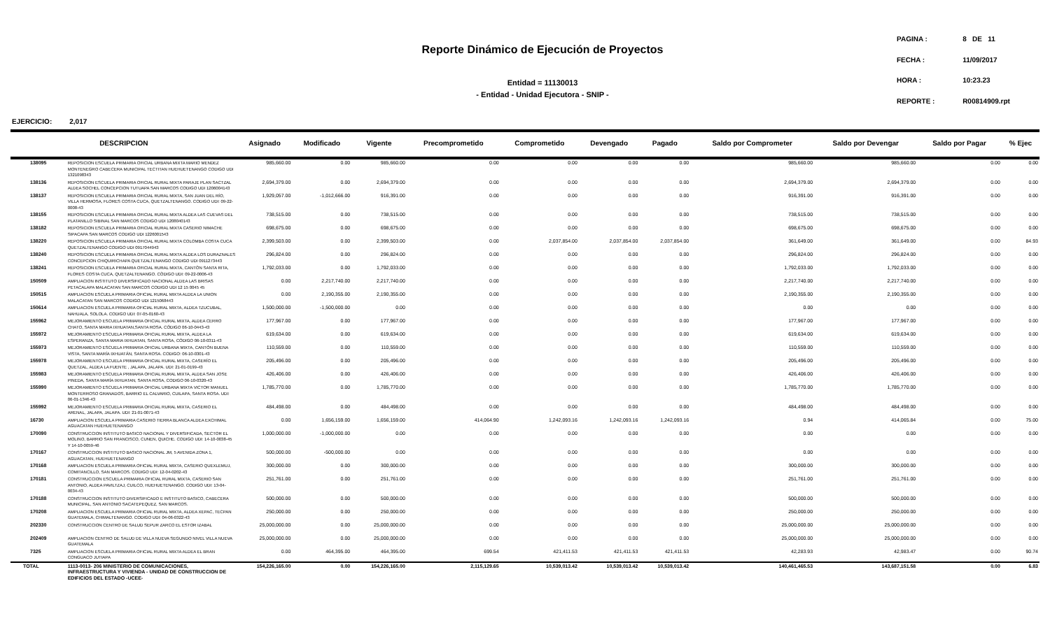Reporte Dinámico de Ejecución de Proyectos
Entidad = 11130013
- Entidad - Unidad Ejecutora - SNIP -
| PAGINA : | 8 DE 11 |
| FECHA : | 11/09/2017 |
| HORA : | 10:23.23 |
| REPORTE : | R00814909.rpt |
EJERCICIO: 2,017
| DESCRIPCION | | Asignado | Modificado | Vigente | Precomprometido | Comprometido | Devengado | Pagado | Saldo por Comprometer | Saldo por Devengar | Saldo por Pagar | % Ejec |
| --- | --- | --- | --- | --- | --- | --- | --- | --- | --- | --- | --- | --- |
| 138095 | REPOSICION ESCUELA PRIMARIA OFICIAL URBANA MIXTA MARIO MENDEZ MONTENEGRO CABECERA MUNICIPAL TECTITAN HUEHUETENANGO CODIGO UDI 1321098343 | 985,660.00 | 0.00 | 985,660.00 | 0.00 | 0.00 | 0.00 | 0.00 | 985,660.00 | 985,660.00 | 0.00 | 0.00 |
| 138136 | REPOSICION ESCUELA PRIMARIA OFICIAL RURAL MIXTA PARAJE PLAN SACTZAL ALDEA SOCHEL CONCEPCION TUTUAPA SAN MARCOS CODIGO UDI 1206004143 | 2,694,379.00 | 0.00 | 2,694,379.00 | 0.00 | 0.00 | 0.00 | 0.00 | 2,694,379.00 | 2,694,379.00 | 0.00 | 0.00 |
| 138137 | REPOSICION ESCUELA PRIMARIA OFICIAL RURAL MIXTA, SAN JUAN DEL RÍO, VILLA HERMOSA, FLORES COSTA CUCA, QUETZALTENANGO. CODIGO UDI: 09-22-0008-43 | 1,929,057.00 | -1,012,666.00 | 916,391.00 | 0.00 | 0.00 | 0.00 | 0.00 | 916,391.00 | 916,391.00 | 0.00 | 0.00 |
| 138155 | REPOSICION ESCUELA PRIMARIA OFICIAL RURAL MIXTA ALDEA LAS CUEVAS DEL PLATANILLO SIBINAL SAN MARCOS CODIGO UDI 1208040143 | 738,515.00 | 0.00 | 738,515.00 | 0.00 | 0.00 | 0.00 | 0.00 | 738,515.00 | 738,515.00 | 0.00 | 0.00 |
| 138182 | REPOSICION ESCUELA PRIMARIA OFICIAL RURAL MIXTA CASERIO NIMACHE SIPACAPA SAN MARCOS CODIGO UDI 1226001543 | 698,675.00 | 0.00 | 698,675.00 | 0.00 | 0.00 | 0.00 | 0.00 | 698,675.00 | 698,675.00 | 0.00 | 0.00 |
| 138220 | REPOSICION ESCUELA PRIMARIA OFICIAL RURAL MIXTA COLOMBA COSTA CUCA QUETZALTENANGO CODIGO UDI 0917044943 | 2,399,503.00 | 0.00 | 2,399,503.00 | 0.00 | 2,037,854.00 | 2,037,854.00 | 2,037,854.00 | 361,649.00 | 361,649.00 | 0.00 | 84.93 |
| 138240 | REPOSICION ESCUELA PRIMARIA OFICIAL RURAL MIXTA ALDEA LOS DURAZNALES CONCEPCION CHIQUIRICHAPA QUETZALTENANGO CODIGO UDI 0911273443 | 296,824.00 | 0.00 | 296,824.00 | 0.00 | 0.00 | 0.00 | 0.00 | 296,824.00 | 296,824.00 | 0.00 | 0.00 |
| 138241 | REPOSICION ESCUELA PRIMARIA OFICIAL RURAL MIXTA, CANTÒN SANTA RITA, FLORES COSTA CUCA, QUETZALTENANGO. CÒDIGO UDI: 09-22-0006-43 | 1,792,033.00 | 0.00 | 1,792,033.00 | 0.00 | 0.00 | 0.00 | 0.00 | 1,792,033.00 | 1,792,033.00 | 0.00 | 0.00 |
| 150509 | AMPLIACION INSTITUTO DIVERSIFICADO NACIONAL ALDEA LAS BRISAS PETACALAPA MALACATAN SAN MARCOS CODIGO UDI 12 15 0045 45 | 0.00 | 2,217,740.00 | 2,217,740.00 | 0.00 | 0.00 | 0.00 | 0.00 | 2,217,740.00 | 2,217,740.00 | 0.00 | 0.00 |
| 150515 | AMPLIACION ESCUELA PRIMARIA OFICIAL RURAL MIXTA ALDEA LA UNION MALACATAN SAN MARCOS CODIGO UDI 1215068443 | 0.00 | 2,190,355.00 | 2,190,355.00 | 0.00 | 0.00 | 0.00 | 0.00 | 2,190,355.00 | 2,190,355.00 | 0.00 | 0.00 |
| 150614 | AMPLIACION ESCUELA PRIMARIA OFICIAL RURAL MIXTA, ALDEA TZUCUBAL, NAHUALA, SOLOLA. CODIGO UDI: 07-05-0160-43 | 1,500,000.00 | -1,500,000.00 | 0.00 | 0.00 | 0.00 | 0.00 | 0.00 | 0.00 | 0.00 | 0.00 | 0.00 |
| 155962 | MEJORAMIENTO ESCUELA PRIMARIA OFICIAL RURAL MIXTA, ALDEA CERRO CHATO, SANTA MARIA IXHUATAN,SANTA ROSA. CÓDIGO 06-10-0443-43 | 177,967.00 | 0.00 | 177,967.00 | 0.00 | 0.00 | 0.00 | 0.00 | 177,967.00 | 177,967.00 | 0.00 | 0.00 |
| 155972 | MEJORAMIENTO ESCUELA PRIMARIA OFICIAL RURAL MIXTA, ALDEA LA ESPERANZA, SANTA MARIA IXHUATAN, SANTA ROSA, CÓDIGO 06-10-0311-43 | 619,634.00 | 0.00 | 619,634.00 | 0.00 | 0.00 | 0.00 | 0.00 | 619,634.00 | 619,634.00 | 0.00 | 0.00 |
| 155973 | MEJORAMIENTO ESCUELA PRIMARIA OFICIAL URBANA MIXTA, CANTÓN BUENA VISTA, SANTA MARÍA IXHUATÁN, SANTA ROSA. CODIGO: 06-10-0301-43 | 110,559.00 | 0.00 | 110,559.00 | 0.00 | 0.00 | 0.00 | 0.00 | 110,559.00 | 110,559.00 | 0.00 | 0.00 |
| 155978 | MEJORAMIENTO ESCUELA PRIMARIA OFICIAL RURAL MIXTA, CASERÍO EL QUETZAL, ALDEA LA FUENTE , JALAPA, JALAPA. UDI: 21-01-0199-43 | 205,496.00 | 0.00 | 205,496.00 | 0.00 | 0.00 | 0.00 | 0.00 | 205,496.00 | 205,496.00 | 0.00 | 0.00 |
| 155983 | MEJORAMIENTO ESCUELA PRIMARIA OFICIAL RURAL MIXTA, ALDEA SAN JOSE PINEDA, SANTA MARÍA IXHUATAN, SANTA ROSA, CODIGO 06-10-0320-43 | 426,406.00 | 0.00 | 426,406.00 | 0.00 | 0.00 | 0.00 | 0.00 | 426,406.00 | 426,406.00 | 0.00 | 0.00 |
| 155990 | MEJORAMIENTO ESCUELA PRIMARIA OFICIAL URBANA MIXTA VICTOR MANUEL MONTERROSO GRANADOS, BARRIO EL CALVARIO, CUILAPA, SANTA ROSA. UDI: 06-01-1346-43 | 1,785,770.00 | 0.00 | 1,785,770.00 | 0.00 | 0.00 | 0.00 | 0.00 | 1,785,770.00 | 1,785,770.00 | 0.00 | 0.00 |
| 155992 | MEJORAMIENTO ESCUELA PRIMARIA OFICIAL RURAL MIXTA, CASERIO EL ARENAL, JALAPA, JALAPA. UDI: 21-01-0071-43 | 484,498.00 | 0.00 | 484,498.00 | 0.00 | 0.00 | 0.00 | 0.00 | 484,498.00 | 484,498.00 | 0.00 | 0.00 |
| 16730 | AMPLIACION ESCUELA PRIMARIA CASERIO TIERRA BLANCA ALDEA EXCHIMAL AGUACATAN HUEHUETENANGO | 0.00 | 1,656,159.00 | 1,656,159.00 | 414,064.90 | 1,242,093.16 | 1,242,093.16 | 1,242,093.16 | 0.94 | 414,065.84 | 0.00 | 75.00 |
| 170090 | CONSTRUCCION INSTITUTO BASICO NACIONAL Y DIVERSIFICADA, SECTOR EL MOLINO, BARRIO SAN FRANCISCO, CUNEN, QUICHE. CODIGO UDI: 14-10-0038-45 Y 14-10-0059-46 | 1,000,000.00 | -1,000,000.00 | 0.00 | 0.00 | 0.00 | 0.00 | 0.00 | 0.00 | 0.00 | 0.00 | 0.00 |
| 170167 | CONSTRUCCION INSTITUTO BASICO NACIONAL JM, 5 AVENIDA ZONA 1, AGUACATAN, HUEHUETENANGO | 500,000.00 | -500,000.00 | 0.00 | 0.00 | 0.00 | 0.00 | 0.00 | 0.00 | 0.00 | 0.00 | 0.00 |
| 170168 | AMPLIACION ESCUELA PRIMARIA OFICIAL RURAL MIXTA, CASERIO QUEXLEMUJ, COMITANCILLO, SAN MARCOS. CODIGO UDI: 12-04-0202-43 | 300,000.00 | 0.00 | 300,000.00 | 0.00 | 0.00 | 0.00 | 0.00 | 300,000.00 | 300,000.00 | 0.00 | 0.00 |
| 170181 | CONSTRUCCION ESCUELA PRIMARIA OFICIAL RURAL MIXTA, CASERIO SAN ANTONIO, ALDEA PAVILTZAJ, CUILCO, HUEHUETENANGO. CODIGO UDI: 13-04-0034-43 | 251,761.00 | 0.00 | 251,761.00 | 0.00 | 0.00 | 0.00 | 0.00 | 251,761.00 | 251,761.00 | 0.00 | 0.00 |
| 170188 | CONSTRUCCION INSTITUTO DIVERSIFICADO E INSTITUTO BASICO, CABECERA MUNICIPAL, SAN ANTONIO SACATEPEQUEZ, SAN MARCOS. | 500,000.00 | 0.00 | 500,000.00 | 0.00 | 0.00 | 0.00 | 0.00 | 500,000.00 | 500,000.00 | 0.00 | 0.00 |
| 170208 | AMPLIACION ESCUELA PRIMARIA OFICIAL RURAL MIXTA, ALDEA XEPAC, TECPAN GUATEMALA, CHIMALTENANGO. CODIGO UDI: 04-06-0322-43 | 250,000.00 | 0.00 | 250,000.00 | 0.00 | 0.00 | 0.00 | 0.00 | 250,000.00 | 250,000.00 | 0.00 | 0.00 |
| 202330 | CONSTRUCCION CENTRO DE SALUD SEPUR ZARCO EL ESTOR IZABAL | 25,000,000.00 | 0.00 | 25,000,000.00 | 0.00 | 0.00 | 0.00 | 0.00 | 25,000,000.00 | 25,000,000.00 | 0.00 | 0.00 |
| 202409 | AMPLIACION CENTRO DE SALUD DE VILLA NUEVA SEGUNDO NIVEL VILLA NUEVA GUATEMALA | 25,000,000.00 | 0.00 | 25,000,000.00 | 0.00 | 0.00 | 0.00 | 0.00 | 25,000,000.00 | 25,000,000.00 | 0.00 | 0.00 |
| 7325 | AMPLIACION ESCUELA PRIMARIA OFICIAL RURAL MIXTA ALDEA EL BRAN CONGUACO JUTIAPA | 0.00 | 464,395.00 | 464,395.00 | 699.54 | 421,411.53 | 421,411.53 | 421,411.53 | 42,283.93 | 42,983.47 | 0.00 | 90.74 |
| TOTAL | 1113-0013- 206 MINISTERIO DE COMUNICACIONES, INFRAESTRUCTURA Y VIVIENDA - UNIDAD DE CONSTRUCCION DE EDIFICIOS DEL ESTADO -UCEE- | 154,226,165.00 | 0.00 | 154,226,165.00 | 2,115,129.65 | 10,539,013.42 | 10,539,013.42 | 10,539,013.42 | 140,461,465.53 | 143,687,151.58 | 0.00 | 6.83 |